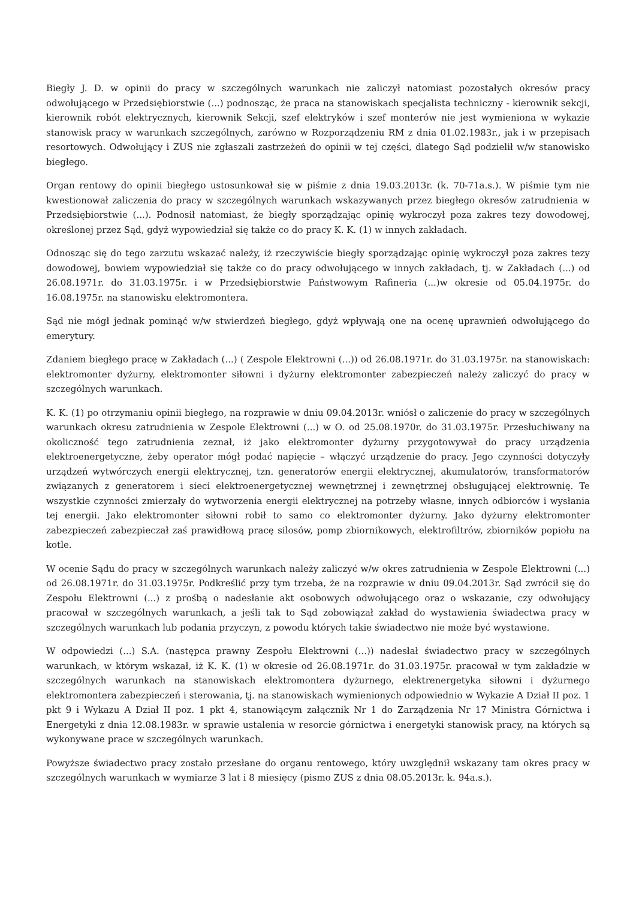Biegły J. D. w opinii do pracy w szczególnych warunkach nie zaliczył natomiast pozostałych okresów pracy odwołującego w Przedsiębiorstwie (...) podnosząc, że praca na stanowiskach specjalista techniczny - kierownik sekcji, kierownik robót elektrycznych, kierownik Sekcji, szef elektryków i szef monterów nie jest wymieniona w wykazie stanowisk pracy w warunkach szczególnych, zarówno w Rozporządzeniu RM z dnia 01.02.1983r., jak i w przepisach resortowych. Odwołujący i ZUS nie zgłaszali zastrzeżeń do opinii w tej części, dlatego Sąd podzielił w/w stanowisko biegłego.
Organ rentowy do opinii biegłego ustosunkował się w piśmie z dnia 19.03.2013r. (k. 70-71a.s.). W piśmie tym nie kwestionował zaliczenia do pracy w szczególnych warunkach wskazywanych przez biegłego okresów zatrudnienia w Przedsiębiorstwie (...). Podnosił natomiast, że biegły sporządzając opinię wykroczył poza zakres tezy dowodowej, określonej przez Sąd, gdyż wypowiedział się także co do pracy K. K. (1) w innych zakładach.
Odnosząc się do tego zarzutu wskazać należy, iż rzeczywiście biegły sporządzając opinię wykroczył poza zakres tezy dowodowej, bowiem wypowiedział się także co do pracy odwołującego w innych zakładach, tj. w Zakładach (...) od 26.08.1971r. do 31.03.1975r. i w Przedsiębiorstwie Państwowym Rafineria (...)w okresie od 05.04.1975r. do 16.08.1975r. na stanowisku elektromontera.
Sąd nie mógł jednak pominąć w/w stwierdzeń biegłego, gdyż wpływają one na ocenę uprawnień odwołującego do emerytury.
Zdaniem biegłego pracę w Zakładach (...) ( Zespole Elektrowni (...)) od 26.08.1971r. do 31.03.1975r. na stanowiskach: elektromonter dyżurny, elektromonter siłowni i dyżurny elektromonter zabezpieczeń należy zaliczyć do pracy w szczególnych warunkach.
K. K. (1) po otrzymaniu opinii biegłego, na rozprawie w dniu 09.04.2013r. wniósł o zaliczenie do pracy w szczególnych warunkach okresu zatrudnienia w Zespole Elektrowni (...) w O. od 25.08.1970r. do 31.03.1975r. Przesłuchiwany na okoliczność tego zatrudnienia zeznał, iż jako elektromonter dyżurny przygotowywał do pracy urządzenia elektroenergetyczne, żeby operator mógł podać napięcie – włączyć urządzenie do pracy. Jego czynności dotyczyły urządzeń wytwórczych energii elektrycznej, tzn. generatorów energii elektrycznej, akumulatorów, transformatorów związanych z generatorem i sieci elektroenergetycznej wewnętrznej i zewnętrznej obsługującej elektrownię. Te wszystkie czynności zmierzały do wytworzenia energii elektrycznej na potrzeby własne, innych odbiorców i wysłania tej energii. Jako elektromonter siłowni robił to samo co elektromonter dyżurny. Jako dyżurny elektromonter zabezpieczeń zabezpieczał zaś prawidłową pracę silosów, pomp zbiornikowych, elektrofiltrów, zbiorników popiołu na kotle.
W ocenie Sądu do pracy w szczególnych warunkach należy zaliczyć w/w okres zatrudnienia w Zespole Elektrowni (...) od 26.08.1971r. do 31.03.1975r. Podkreślić przy tym trzeba, że na rozprawie w dniu 09.04.2013r. Sąd zwrócił się do Zespołu Elektrowni (...) z prośbą o nadesłanie akt osobowych odwołującego oraz o wskazanie, czy odwołujący pracował w szczególnych warunkach, a jeśli tak to Sąd zobowiązał zakład do wystawienia świadectwa pracy w szczególnych warunkach lub podania przyczyn, z powodu których takie świadectwo nie może być wystawione.
W odpowiedzi (...) S.A. (następca prawny Zespołu Elektrowni (...)) nadesłał świadectwo pracy w szczególnych warunkach, w którym wskazał, iż K. K. (1) w okresie od 26.08.1971r. do 31.03.1975r. pracował w tym zakładzie w szczególnych warunkach na stanowiskach elektromontera dyżurnego, elektrenergetyka siłowni i dyżurnego elektromontera zabezpieczeń i sterowania, tj. na stanowiskach wymienionych odpowiednio w Wykazie A Dział II poz. 1 pkt 9 i Wykazu A Dział II poz. 1 pkt 4, stanowiącym załącznik Nr 1 do Zarządzenia Nr 17 Ministra Górnictwa i Energetyki z dnia 12.08.1983r. w sprawie ustalenia w resorcie górnictwa i energetyki stanowisk pracy, na których są wykonywane prace w szczególnych warunkach.
Powyższe świadectwo pracy zostało przesłane do organu rentowego, który uwzględnił wskazany tam okres pracy w szczególnych warunkach w wymiarze 3 lat i 8 miesięcy (pismo ZUS z dnia 08.05.2013r. k. 94a.s.).